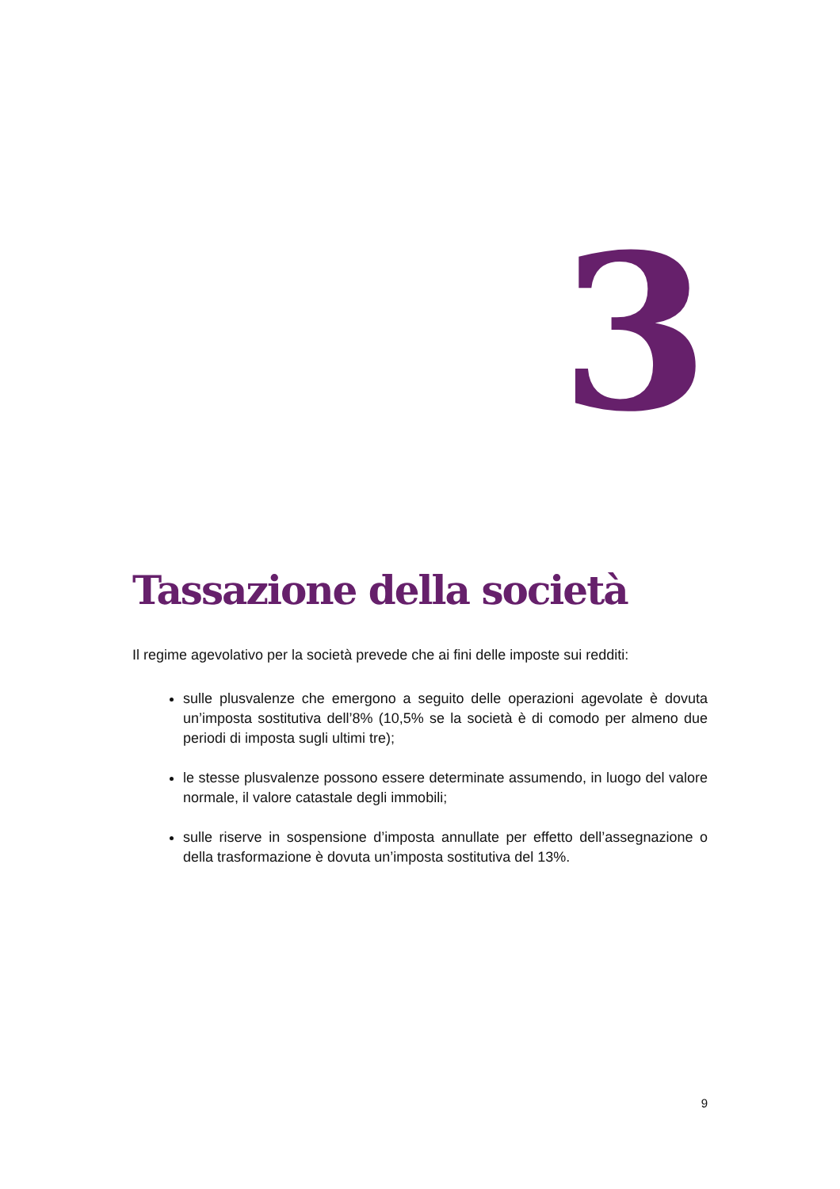3
Tassazione della società
Il regime agevolativo per la società prevede che ai fini delle imposte sui redditi:
sulle plusvalenze che emergono a seguito delle operazioni agevolate è dovuta un’imposta sostitutiva dell’8% (10,5% se la società è di comodo per almeno due periodi di imposta sugli ultimi tre);
le stesse plusvalenze possono essere determinate assumendo, in luogo del valore normale, il valore catastale degli immobili;
sulle riserve in sospensione d’imposta annullate per effetto dell’assegnazione o della trasformazione è dovuta un’imposta sostitutiva del 13%.
9